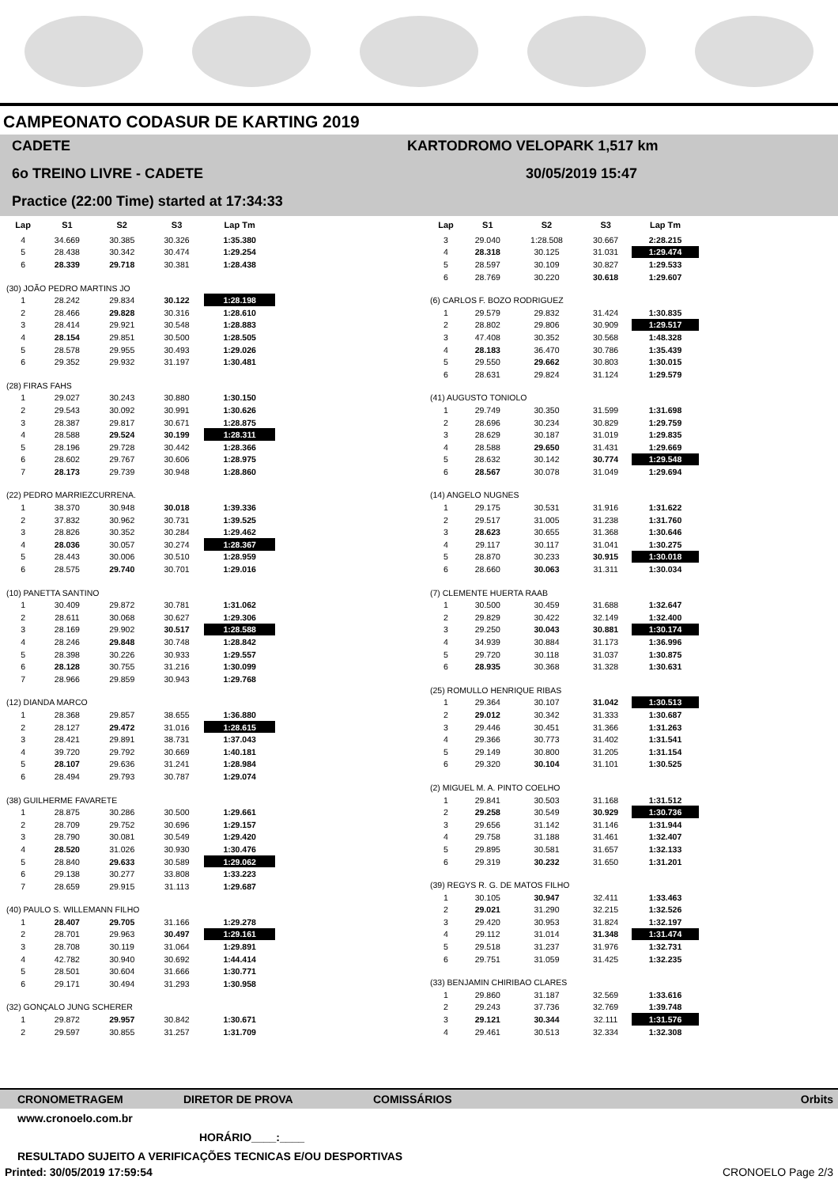CAMPEONATO CODASUR DE KARTING 2019
CADETE
6o TREINO LIVRE - CADETE
Practice (22:00 Time) started at 17:34:33
KARTODROMO VELOPARK 1,517 km
30/05/2019 15:47
| Lap | S1 | S2 | S3 | Lap Tm |
| --- | --- | --- | --- | --- |
| 4 | 34.669 | 30.385 | 30.326 | 1:35.380 |
| 5 | 28.438 | 30.342 | 30.474 | 1:29.254 |
| 6 | 28.339 | 29.718 | 30.381 | 1:28.438 |
| (30) JOÃO PEDRO MARTINS JO | | | | |
| 1 | 28.242 | 29.834 | 30.122 | 1:28.198 |
| 2 | 28.466 | 29.828 | 30.316 | 1:28.610 |
| 3 | 28.414 | 29.921 | 30.548 | 1:28.883 |
| 4 | 28.154 | 29.851 | 30.500 | 1:28.505 |
| 5 | 28.578 | 29.955 | 30.493 | 1:29.026 |
| 6 | 29.352 | 29.932 | 31.197 | 1:30.481 |
| (28) FIRAS FAHS | | | | |
| 1 | 29.027 | 30.243 | 30.880 | 1:30.150 |
| 2 | 29.543 | 30.092 | 30.991 | 1:30.626 |
| 3 | 28.387 | 29.817 | 30.671 | 1:28.875 |
| 4 | 28.588 | 29.524 | 30.199 | 1:28.311 |
| 5 | 28.196 | 29.728 | 30.442 | 1:28.366 |
| 6 | 28.602 | 29.767 | 30.606 | 1:28.975 |
| 7 | 28.173 | 29.739 | 30.948 | 1:28.860 |
| (22) PEDRO MARRIEZCURRENA. | | | | |
| 1 | 38.370 | 30.948 | 30.018 | 1:39.336 |
| 2 | 37.832 | 30.962 | 30.731 | 1:39.525 |
| 3 | 28.826 | 30.352 | 30.284 | 1:29.462 |
| 4 | 28.036 | 30.057 | 30.274 | 1:28.367 |
| 5 | 28.443 | 30.006 | 30.510 | 1:28.959 |
| 6 | 28.575 | 29.740 | 30.701 | 1:29.016 |
| (10) PANETTA SANTINO | | | | |
| 1 | 30.409 | 29.872 | 30.781 | 1:31.062 |
| 2 | 28.611 | 30.068 | 30.627 | 1:29.306 |
| 3 | 28.169 | 29.902 | 30.517 | 1:28.588 |
| 4 | 28.246 | 29.848 | 30.748 | 1:28.842 |
| 5 | 28.398 | 30.226 | 30.933 | 1:29.557 |
| 6 | 28.128 | 30.755 | 31.216 | 1:30.099 |
| 7 | 28.966 | 29.859 | 30.943 | 1:29.768 |
| (12) DIANDA MARCO | | | | |
| 1 | 28.368 | 29.857 | 38.655 | 1:36.880 |
| 2 | 28.127 | 29.472 | 31.016 | 1:28.615 |
| 3 | 28.421 | 29.891 | 38.731 | 1:37.043 |
| 4 | 39.720 | 29.792 | 30.669 | 1:40.181 |
| 5 | 28.107 | 29.636 | 31.241 | 1:28.984 |
| 6 | 28.494 | 29.793 | 30.787 | 1:29.074 |
| (38) GUILHERME FAVARETE | | | | |
| 1 | 28.875 | 30.286 | 30.500 | 1:29.661 |
| 2 | 28.709 | 29.752 | 30.696 | 1:29.157 |
| 3 | 28.790 | 30.081 | 30.549 | 1:29.420 |
| 4 | 28.520 | 31.026 | 30.930 | 1:30.476 |
| 5 | 28.840 | 29.633 | 30.589 | 1:29.062 |
| 6 | 29.138 | 30.277 | 33.808 | 1:33.223 |
| 7 | 28.659 | 29.915 | 31.113 | 1:29.687 |
| (40) PAULO S. WILLEMANN FILHO | | | | |
| 1 | 28.407 | 29.705 | 31.166 | 1:29.278 |
| 2 | 28.701 | 29.963 | 30.497 | 1:29.161 |
| 3 | 28.708 | 30.119 | 31.064 | 1:29.891 |
| 4 | 42.782 | 30.940 | 30.692 | 1:44.414 |
| 5 | 28.501 | 30.604 | 31.666 | 1:30.771 |
| 6 | 29.171 | 30.494 | 31.293 | 1:30.958 |
| (32) GONÇALO JUNG SCHERER | | | | |
| 1 | 29.872 | 29.957 | 30.842 | 1:30.671 |
| 2 | 29.597 | 30.855 | 31.257 | 1:31.709 |
| Lap | S1 | S2 | S3 | Lap Tm |
| --- | --- | --- | --- | --- |
| 3 | 29.040 | 1:28.508 | 30.667 | 2:28.215 |
| 4 | 28.318 | 30.125 | 31.031 | 1:29.474 |
| 5 | 28.597 | 30.109 | 30.827 | 1:29.533 |
| 6 | 28.769 | 30.220 | 30.618 | 1:29.607 |
| (6) CARLOS F. BOZO RODRIGUEZ | | | | |
| 1 | 29.579 | 29.832 | 31.424 | 1:30.835 |
| 2 | 28.802 | 29.806 | 30.909 | 1:29.517 |
| 3 | 47.408 | 30.352 | 30.568 | 1:48.328 |
| 4 | 28.183 | 36.470 | 30.786 | 1:35.439 |
| 5 | 29.550 | 29.662 | 30.803 | 1:30.015 |
| 6 | 28.631 | 29.824 | 31.124 | 1:29.579 |
| (41) AUGUSTO TONIOLO | | | | |
| 1 | 29.749 | 30.350 | 31.599 | 1:31.698 |
| 2 | 28.696 | 30.234 | 30.829 | 1:29.759 |
| 3 | 28.629 | 30.187 | 31.019 | 1:29.835 |
| 4 | 28.588 | 29.650 | 31.431 | 1:29.669 |
| 5 | 28.632 | 30.142 | 30.774 | 1:29.548 |
| 6 | 28.567 | 30.078 | 31.049 | 1:29.694 |
| (14) ANGELO NUGNES | | | | |
| 1 | 29.175 | 30.531 | 31.916 | 1:31.622 |
| 2 | 29.517 | 31.005 | 31.238 | 1:31.760 |
| 3 | 28.623 | 30.655 | 31.368 | 1:30.646 |
| 4 | 29.117 | 30.117 | 31.041 | 1:30.275 |
| 5 | 28.870 | 30.233 | 30.915 | 1:30.018 |
| 6 | 28.660 | 30.063 | 31.311 | 1:30.034 |
| (7) CLEMENTE HUERTA RAAB | | | | |
| 1 | 30.500 | 30.459 | 31.688 | 1:32.647 |
| 2 | 29.829 | 30.422 | 32.149 | 1:32.400 |
| 3 | 29.250 | 30.043 | 30.881 | 1:30.174 |
| 4 | 34.939 | 30.884 | 31.173 | 1:36.996 |
| 5 | 29.720 | 30.118 | 31.037 | 1:30.875 |
| 6 | 28.935 | 30.368 | 31.328 | 1:30.631 |
| (25) ROMULLO HENRIQUE RIBAS | | | | |
| 1 | 29.364 | 30.107 | 31.042 | 1:30.513 |
| 2 | 29.012 | 30.342 | 31.333 | 1:30.687 |
| 3 | 29.446 | 30.451 | 31.366 | 1:31.263 |
| 4 | 29.366 | 30.773 | 31.402 | 1:31.541 |
| 5 | 29.149 | 30.800 | 31.205 | 1:31.154 |
| 6 | 29.320 | 30.104 | 31.101 | 1:30.525 |
| (2) MIGUEL M. A. PINTO COELHO | | | | |
| 1 | 29.841 | 30.503 | 31.168 | 1:31.512 |
| 2 | 29.258 | 30.549 | 30.929 | 1:30.736 |
| 3 | 29.656 | 31.142 | 31.146 | 1:31.944 |
| 4 | 29.758 | 31.188 | 31.461 | 1:32.407 |
| 5 | 29.895 | 30.581 | 31.657 | 1:32.133 |
| 6 | 29.319 | 30.232 | 31.650 | 1:31.201 |
| (39) REGYS R. G. DE MATOS FILHO | | | | |
| 1 | 30.105 | 30.947 | 32.411 | 1:33.463 |
| 2 | 29.021 | 31.290 | 32.215 | 1:32.526 |
| 3 | 29.420 | 30.953 | 31.824 | 1:32.197 |
| 4 | 29.112 | 31.014 | 31.348 | 1:31.474 |
| 5 | 29.518 | 31.237 | 31.976 | 1:32.731 |
| 6 | 29.751 | 31.059 | 31.425 | 1:32.235 |
| (33) BENJAMIN CHIRIBAO CLARES | | | | |
| 1 | 29.860 | 31.187 | 32.569 | 1:33.616 |
| 2 | 29.243 | 37.736 | 32.769 | 1:39.748 |
| 3 | 29.121 | 30.344 | 32.111 | 1:31.576 |
| 4 | 29.461 | 30.513 | 32.334 | 1:32.308 |
CRONOMETRAGEM DIRETOR DE PROVA COMISSÁRIOS Orbits
www.cronoelo.com.br
HORÁRIO____:____
RESULTADO SUJEITO A VERIFICAÇÕES TECNICAS E/OU DESPORTIVAS
Printed: 30/05/2019 17:59:54 CRONOELO Page 2/3